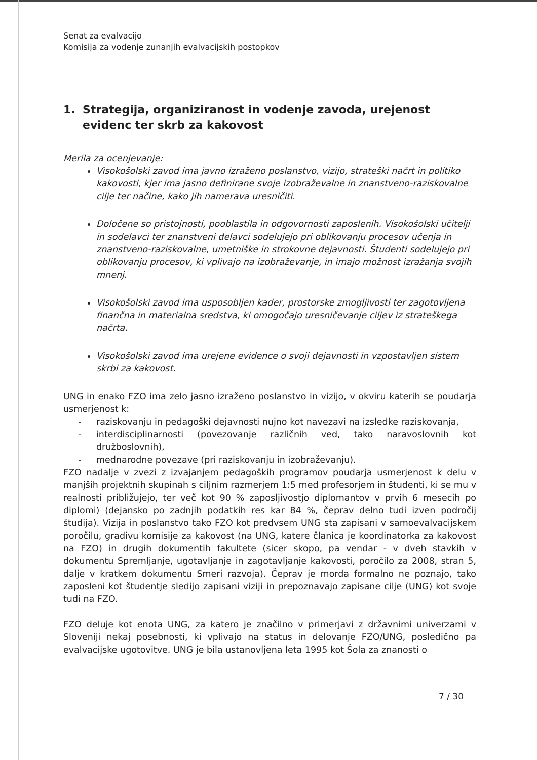Senat za evalvacijo
Komisija za vodenje zunanjih evalvacijskih postopkov
1. Strategija, organiziranost in vodenje zavoda, urejenost evidenc ter skrb za kakovost
Merila za ocenjevanje:
Visokošolski zavod ima javno izraženo poslanstvo, vizijo, strateški načrt in politiko kakovosti, kjer ima jasno definirane svoje izobraževalne in znanstveno-raziskovalne cilje ter načine, kako jih namerava uresničiti.
Določene so pristojnosti, pooblastila in odgovornosti zaposlenih. Visokošolski učitelji in sodelavci ter znanstveni delavci sodelujejo pri oblikovanju procesov učenja in znanstveno-raziskovalne, umetniške in strokovne dejavnosti. Študenti sodelujejo pri oblikovanju procesov, ki vplivajo na izobraževanje, in imajo možnost izražanja svojih mnenj.
Visokošolski zavod ima usposobljen kader, prostorske zmogljivosti ter zagotovljena finančna in materialna sredstva, ki omogočajo uresničevanje ciljev iz strateškega načrta.
Visokošolski zavod ima urejene evidence o svoji dejavnosti in vzpostavljen sistem skrbi za kakovost.
UNG in enako FZO ima zelo jasno izraženo poslanstvo in vizijo, v okviru katerih se poudarja usmerjenost k:
- raziskovanju in pedagoški dejavnosti nujno kot navezavi na izsledke raziskovanja,
- interdisciplinarnosti (povezovanje različnih ved, tako naravoslovnih kot družboslovnih),
- mednarodne povezave (pri raziskovanju in izobraževanju).
FZO nadalje v zvezi z izvajanjem pedagoških programov poudarja usmerjenost k delu v manjših projektnih skupinah s ciljnim razmerjem 1:5 med profesorjem in študenti, ki se mu v realnosti približujejo, ter več kot 90 % zaposljivostjo diplomantov v prvih 6 mesecih po diplomi) (dejansko po zadnjih podatkih res kar 84 %, čeprav delno tudi izven področij študija). Vizija in poslanstvo tako FZO kot predvsem UNG sta zapisani v samoevalvacijskem poročilu, gradivu komisije za kakovost (na UNG, katere članica je koordinatorka za kakovost na FZO) in drugih dokumentih fakultete (sicer skopo, pa vendar - v dveh stavkih v dokumentu Spremljanje, ugotavljanje in zagotavljanje kakovosti, poročilo za 2008, stran 5, dalje v kratkem dokumentu Smeri razvoja). Čeprav je morda formalno ne poznajo, tako zaposleni kot študentje sledijo zapisani viziji in prepoznavajo zapisane cilje (UNG) kot svoje tudi na FZO.
FZO deluje kot enota UNG, za katero je značilno v primerjavi z državnimi univerzami v Sloveniji nekaj posebnosti, ki vplivajo na status in delovanje FZO/UNG, posledično pa evalvacijske ugotovitve. UNG je bila ustanovljena leta 1995 kot Šola za znanosti o
7 / 30